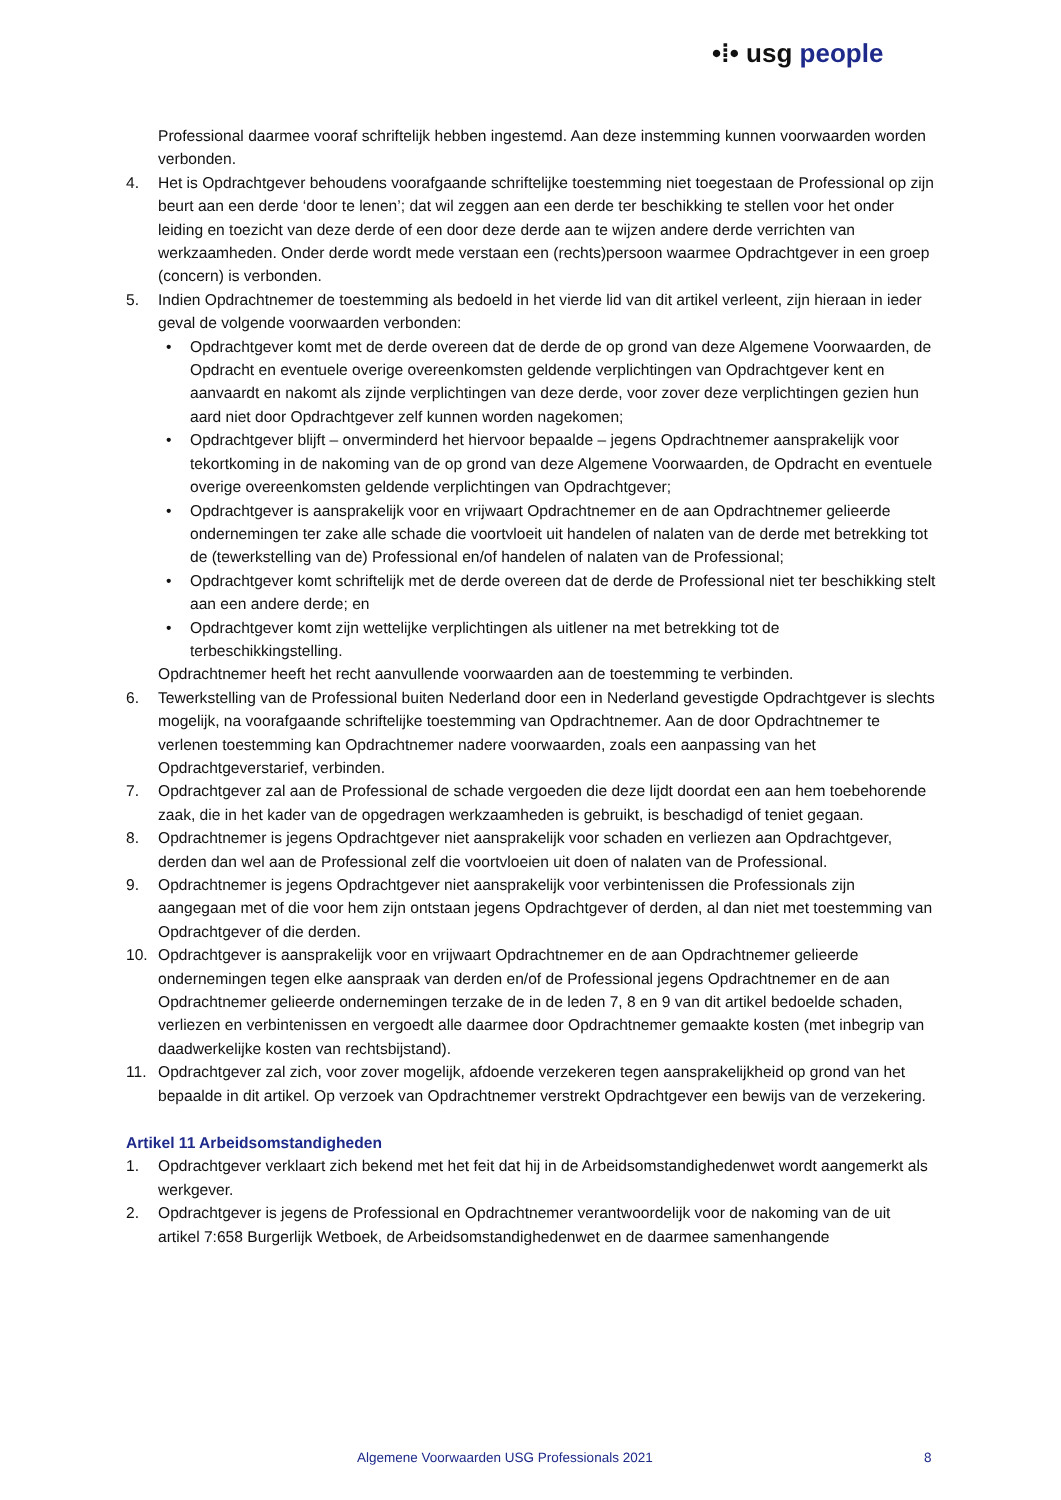•⁞• usg people
Professional daarmee vooraf schriftelijk hebben ingestemd. Aan deze instemming kunnen voorwaarden worden verbonden.
4. Het is Opdrachtgever behoudens voorafgaande schriftelijke toestemming niet toegestaan de Professional op zijn beurt aan een derde ‘door te lenen’; dat wil zeggen aan een derde ter beschikking te stellen voor het onder leiding en toezicht van deze derde of een door deze derde aan te wijzen andere derde verrichten van werkzaamheden. Onder derde wordt mede verstaan een (rechts)persoon waarmee Opdrachtgever in een groep (concern) is verbonden.
5. Indien Opdrachtnemer de toestemming als bedoeld in het vierde lid van dit artikel verleent, zijn hieraan in ieder geval de volgende voorwaarden verbonden:
• Opdrachtgever komt met de derde overeen dat de derde de op grond van deze Algemene Voorwaarden, de Opdracht en eventuele overige overeenkomsten geldende verplichtingen van Opdrachtgever kent en aanvaardt en nakomt als zijnde verplichtingen van deze derde, voor zover deze verplichtingen gezien hun aard niet door Opdrachtgever zelf kunnen worden nagekomen;
• Opdrachtgever blijft – onverminderd het hiervoor bepaalde – jegens Opdrachtnemer aansprakelijk voor tekortkoming in de nakoming van de op grond van deze Algemene Voorwaarden, de Opdracht en eventuele overige overeenkomsten geldende verplichtingen van Opdrachtgever;
• Opdrachtgever is aansprakelijk voor en vrijwaart Opdrachtnemer en de aan Opdrachtnemer gelieerde ondernemingen ter zake alle schade die voortvloeit uit handelen of nalaten van de derde met betrekking tot de (tewerkstelling van de) Professional en/of handelen of nalaten van de Professional;
• Opdrachtgever komt schriftelijk met de derde overeen dat de derde de Professional niet ter beschikking stelt aan een andere derde; en
• Opdrachtgever komt zijn wettelijke verplichtingen als uitlener na met betrekking tot de terbeschikkingstelling.
Opdrachtnemer heeft het recht aanvullende voorwaarden aan de toestemming te verbinden.
6. Tewerkstelling van de Professional buiten Nederland door een in Nederland gevestigde Opdrachtgever is slechts mogelijk, na voorafgaande schriftelijke toestemming van Opdrachtnemer. Aan de door Opdrachtnemer te verlenen toestemming kan Opdrachtnemer nadere voorwaarden, zoals een aanpassing van het Opdrachtgeverstarief, verbinden.
7. Opdrachtgever zal aan de Professional de schade vergoeden die deze lijdt doordat een aan hem toebehorende zaak, die in het kader van de opgedragen werkzaamheden is gebruikt, is beschadigd of teniet gegaan.
8. Opdrachtnemer is jegens Opdrachtgever niet aansprakelijk voor schaden en verliezen aan Opdrachtgever, derden dan wel aan de Professional zelf die voortvloeien uit doen of nalaten van de Professional.
9. Opdrachtnemer is jegens Opdrachtgever niet aansprakelijk voor verbintenissen die Professionals zijn aangegaan met of die voor hem zijn ontstaan jegens Opdrachtgever of derden, al dan niet met toestemming van Opdrachtgever of die derden.
10. Opdrachtgever is aansprakelijk voor en vrijwaart Opdrachtnemer en de aan Opdrachtnemer gelieerde ondernemingen tegen elke aanspraak van derden en/of de Professional jegens Opdrachtnemer en de aan Opdrachtnemer gelieerde ondernemingen terzake de in de leden 7, 8 en 9 van dit artikel bedoelde schaden, verliezen en verbintenissen en vergoedt alle daarmee door Opdrachtnemer gemaakte kosten (met inbegrip van daadwerkelijke kosten van rechtsbijstand).
11. Opdrachtgever zal zich, voor zover mogelijk, afdoende verzekeren tegen aansprakelijkheid op grond van het bepaalde in dit artikel. Op verzoek van Opdrachtnemer verstrekt Opdrachtgever een bewijs van de verzekering.
Artikel 11 Arbeidsomstandigheden
1. Opdrachtgever verklaart zich bekend met het feit dat hij in de Arbeidsomstandighedenwet wordt aangemerkt als werkgever.
2. Opdrachtgever is jegens de Professional en Opdrachtnemer verantwoordelijk voor de nakoming van de uit artikel 7:658 Burgerlijk Wetboek, de Arbeidsomstandighedenwet en de daarmee samenhangende
Algemene Voorwaarden USG Professionals 2021 8